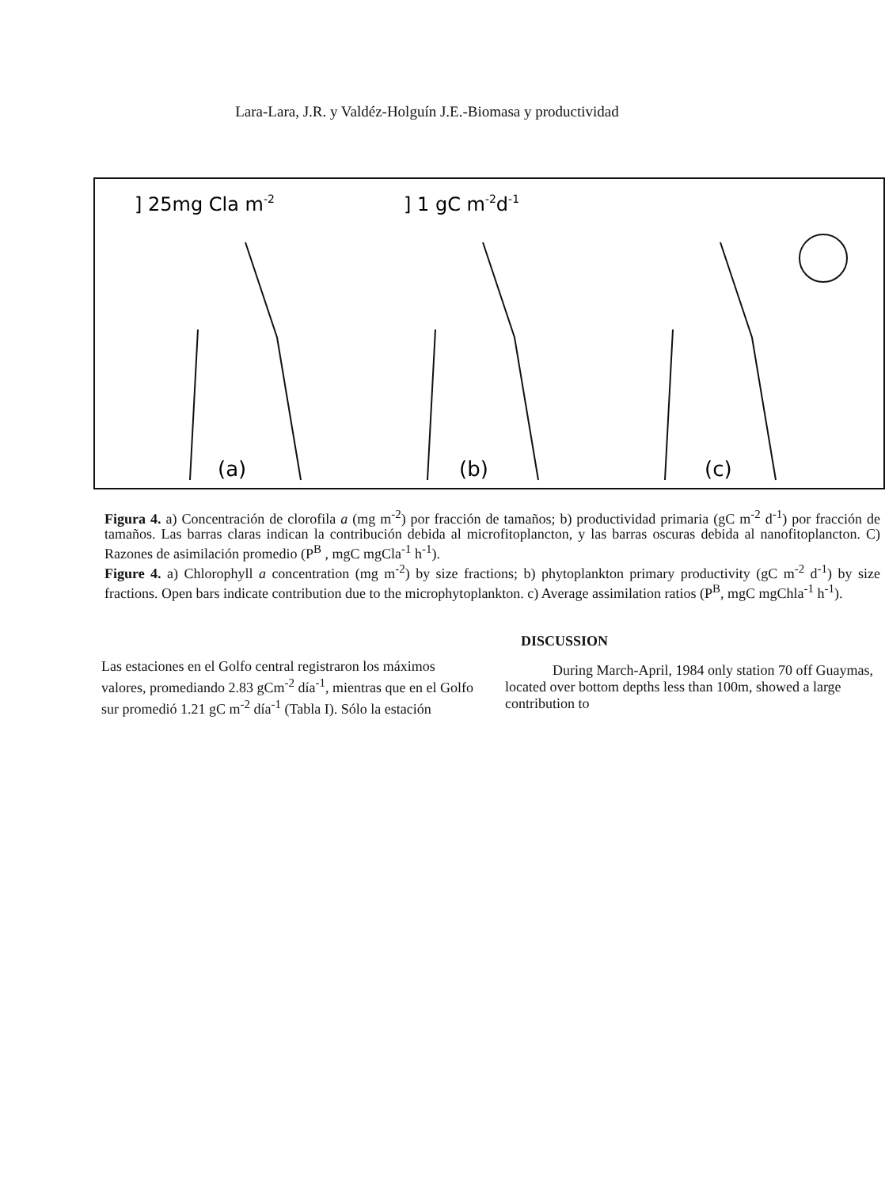Lara-Lara, J.R. y Valdéz-Holguín J.E.-Biomasa y productividad
] 25mg Cla m-2
] 1 gC m-2d-1
(a)
(b)
(c)
Figura 4. a) Concentración de clorofila a (mg m<sup>-2</sup>) por fracción de tamaños; b) productividad primaria (gC m<sup>-2</sup> d<sup>-1</sup>) por fracción de tamaños. Las barras claras indican la contribución debida al microfitoplancton, y las barras oscuras debida al nanofitoplancton. C) Razones de asimilación promedio (P<sup>B</sup> , mgC mgCla<sup>-1</sup> h<sup>-1</sup>).
Figure 4. a) Chlorophyll a concentration (mg m<sup>-2</sup>) by size fractions; b) phytoplankton primary productivity (gC m<sup>-2</sup> d<sup>-1</sup>) by size fractions. Open bars indicate contribution due to the microphytoplankton. c) Average assimilation ratios (P<sup>B</sup>, mgC mgChla<sup>-1</sup> h<sup>-1</sup>).
Las estaciones en el Golfo central registraron los máximos valores, promediando 2.83 gCm<sup>-2</sup> día<sup>-1</sup>, mientras que en el Golfo sur promedió 1.21 gC m<sup>-2</sup> día<sup>-1</sup> (Tabla I). Sólo la estación
DISCUSSION
During March-April, 1984 only station 70 off Guaymas, located over bottom depths less than 100m, showed a large contribution to